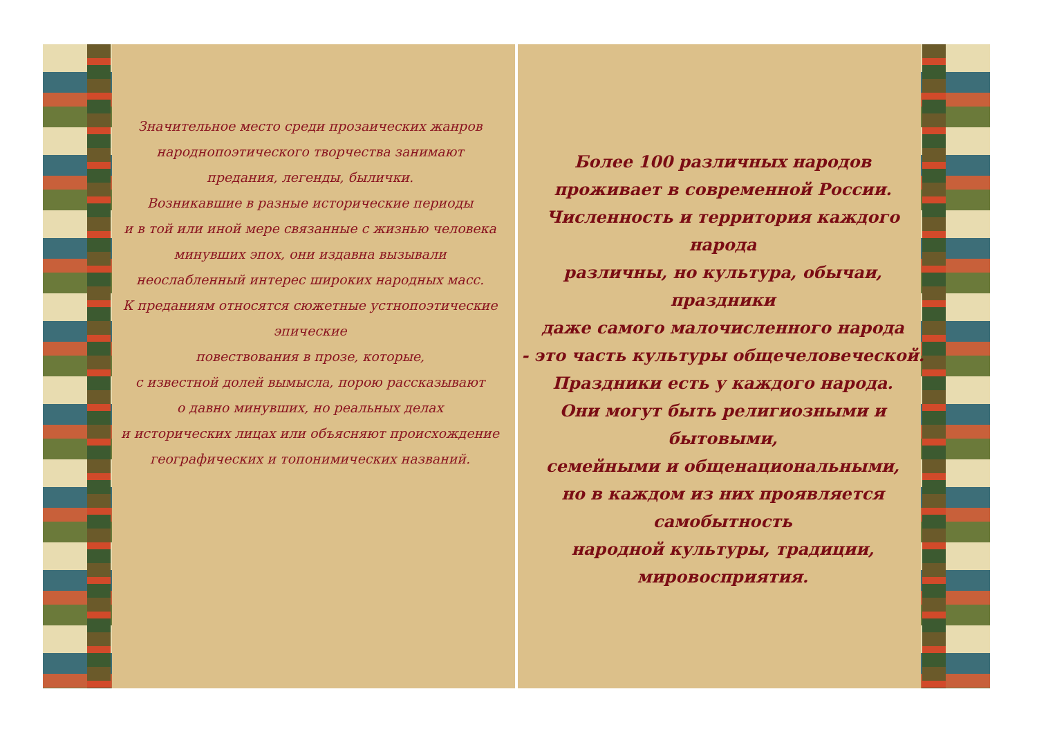Значительное место среди прозаических жанров
народнопоэтического творчества занимают
предания, легенды, былички.
Возникавшие в разные исторические периоды
и в той или иной мере связанные с жизнью человека
минувших эпох, они издавна вызывали
неослабленный интерес широких народных масс.
К преданиям относятся сюжетные устнопоэтические эпические
повествования в прозе, которые,
с известной долей вымысла, порою рассказывают
о давно минувших, но реальных делах
и исторических лицах или объясняют происхождение
географических и топонимических названий.
Более 100 различных народов
проживает в современной России.
Численность и территория каждого народа
различны, но культура, обычаи, праздники
даже самого малочисленного народа
- это часть культуры общечеловеческой.
Праздники есть у каждого народа.
Они могут быть религиозными и бытовыми,
семейными и общенациональными,
но в каждом из них проявляется самобытность
народной культуры, традиции, мировосприятия.